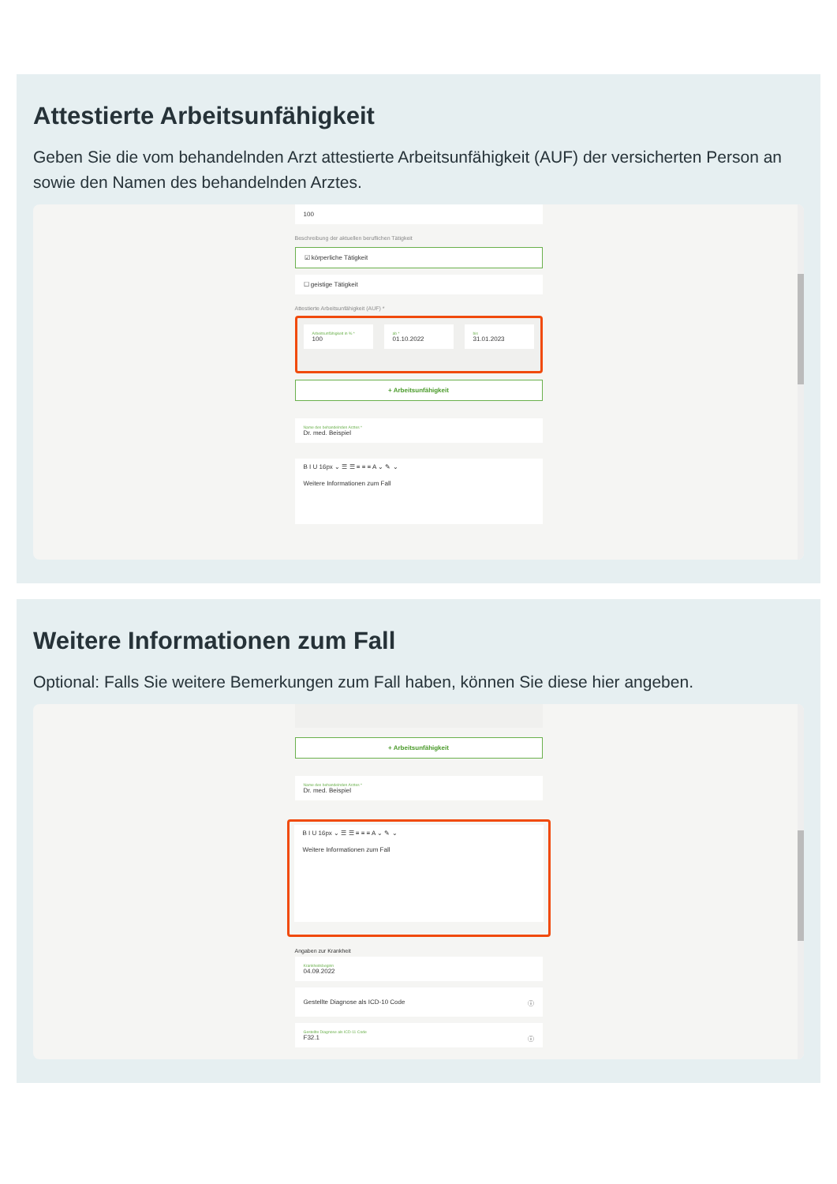Attestierte Arbeitsunfähigkeit
Geben Sie die vom behandelnden Arzt attestierte Arbeitsunfähigkeit (AUF) der versicherten Person an sowie den Namen des behandelnden Arztes.
100
Beschreibung der aktuellen beruflichen Tätigkeit
☑ körperliche Tätigkeit
☐ geistige Tätigkeit
Attestierte Arbeitsunfähigkeit (AUF) *
Arbeitsunfähigkeit in % *
100
ab *
01.10.2022
bis
31.01.2023
+ Arbeitsunfähigkeit
Name des behandelnden Arztes *
Dr. med. Beispiel
B I U 16px ⌄ ☰ ☰ ≡ ≡ ≡ A ⌄ ✎ ⌄
Weitere Informationen zum Fall
Weitere Informationen zum Fall
Optional: Falls Sie weitere Bemerkungen zum Fall haben, können Sie diese hier angeben.
+ Arbeitsunfähigkeit
Name des behandelnden Arztes *
Dr. med. Beispiel
B I U 16px ⌄ ☰ ☰ ≡ ≡ ≡ A ⌄ ✎ ⌄
Weitere Informationen zum Fall
Angaben zur Krankheit
Krankheitsbeginn
04.09.2022
Gestellte Diagnose als ICD-10 Code ⓘ
Gestellte Diagnose als ICD-11 Code
F32.1 ⓘ